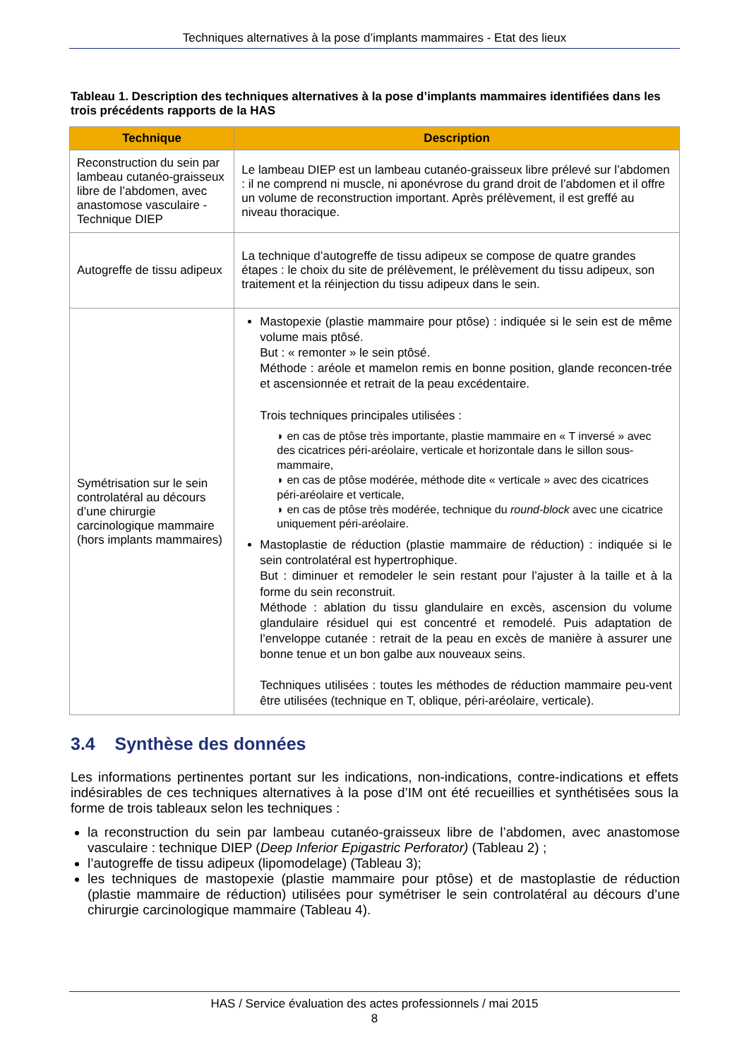Techniques alternatives à la pose d’implants mammaires - Etat des lieux
Tableau 1. Description des techniques alternatives à la pose d’implants mammaires identifiées dans les trois précédents rapports de la HAS
| Technique | Description |
| --- | --- |
| Reconstruction du sein par lambeau cutanéo-graisseux libre de l’abdomen, avec anastomose vasculaire - Technique DIEP | Le lambeau DIEP est un lambeau cutanéo-graisseux libre prélevé sur l’abdomen : il ne comprend ni muscle, ni aponévrose du grand droit de l’abdomen et il offre un volume de reconstruction important. Après prélèvement, il est greffé au niveau thoracique. |
| Autogreffe de tissu adipeux | La technique d’autogreffe de tissu adipeux se compose de quatre grandes étapes : le choix du site de prélèvement, le prélèvement du tissu adipeux, son traitement et la réinjection du tissu adipeux dans le sein. |
| Symétrisation sur le sein controlatéral au décours d’une chirurgie carcinologique mammaire (hors implants mammaires) | Mastopexie (plastie mammaire pour ptôse) : indiquée si le sein est de même volume mais ptôsé. But : « remonter » le sein ptôsé. Méthode : aréole et mamelon remis en bonne position, glande reconcen-trée et ascensionnée et retrait de la peau excédentaire. Trois techniques principales utilisées : ◗ en cas de ptôse très importante, plastie mammaire en « T inversé » avec des cicatrices péri-aréolaire, verticale et horizontale dans le sillon sous-mammaire, ◗ en cas de ptôse modérée, méthode dite « verticale » avec des cicatrices péri-aréolaire et verticale, ◗ en cas de ptôse très modérée, technique du round-block avec une cicatrice uniquement péri-aréolaire. Mastoplastie de réduction (plastie mammaire de réduction) : indiquée si le sein controlatéral est hypertrophique. But : diminuer et remodeler le sein restant pour l’ajuster à la taille et à la forme du sein reconstruit. Méthode : ablation du tissu glandulaire en excès, ascension du volume glandulaire résiduel qui est concentré et remodelé. Puis adaptation de l’enveloppe cutanée : retrait de la peau en excès de manière à assurer une bonne tenue et un bon galbe aux nouveaux seins. Techniques utilisées : toutes les méthodes de réduction mammaire peu-vent être utilisées (technique en T, oblique, péri-aréolaire, verticale). |
3.4 Synthèse des données
Les informations pertinentes portant sur les indications, non-indications, contre-indications et effets indésirables de ces techniques alternatives à la pose d’IM ont été recueillies et synthétisées sous la forme de trois tableaux selon les techniques :
la reconstruction du sein par lambeau cutanéo-graisseux libre de l’abdomen, avec anastomose vasculaire : technique DIEP (Deep Inferior Epigastric Perforator) (Tableau 2) ;
l’autogreffe de tissu adipeux (lipomodelage) (Tableau 3);
les techniques de mastopexie (plastie mammaire pour ptôse) et de mastoplastie de réduction (plastie mammaire de réduction) utilisées pour symétriser le sein controlatéral au décours d’une chirurgie carcinologique mammaire (Tableau 4).
HAS / Service évaluation des actes professionnels / mai 2015
8